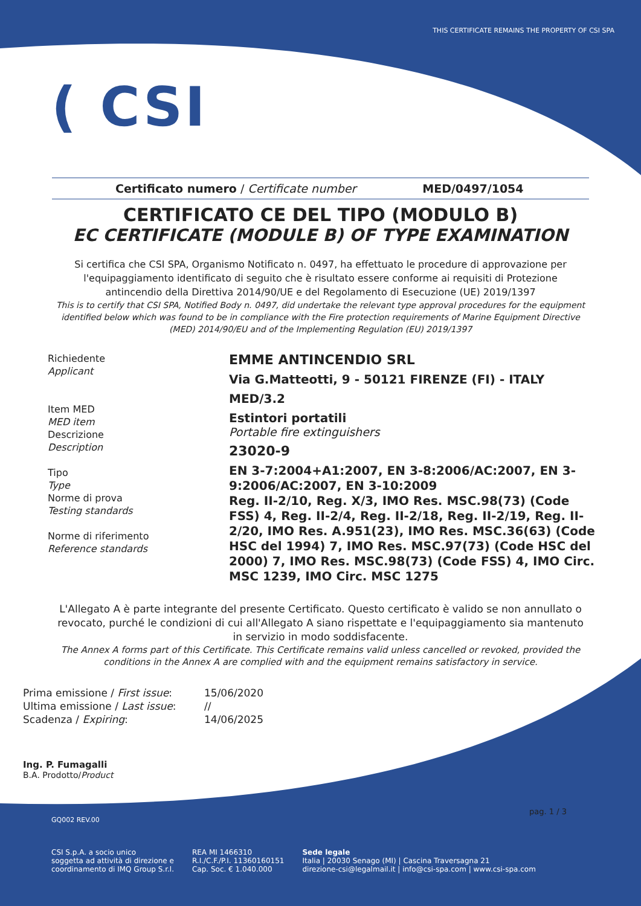THIS CERTIFICATE REMAINS THE PROPERTY OF CSI SPA
( CSI
Certificato numero / Certificate number MED/0497/1054
CERTIFICATO CE DEL TIPO (MODULO B)
EC CERTIFICATE (MODULE B) OF TYPE EXAMINATION
Si certifica che CSI SPA, Organismo Notificato n. 0497, ha effettuato le procedure di approvazione per l'equipaggiamento identificato di seguito che è risultato essere conforme ai requisiti di Protezione antincendio della Direttiva 2014/90/UE e del Regolamento di Esecuzione (UE) 2019/1397
This is to certify that CSI SPA, Notified Body n. 0497, did undertake the relevant type approval procedures for the equipment identified below which was found to be in compliance with the Fire protection requirements of Marine Equipment Directive (MED) 2014/90/EU and of the Implementing Regulation (EU) 2019/1397
Richiedente
Applicant
Item MED
MED item
Descrizione
Description
Tipo
Type
Norme di prova
Testing standards
Norme di riferimento
Reference standards
EMME ANTINCENDIO SRL
Via G.Matteotti, 9 - 50121 FIRENZE (FI) - ITALY
MED/3.2
Estintori portatili
Portable fire extinguishers
23020-9
EN 3-7:2004+A1:2007, EN 3-8:2006/AC:2007, EN 3-9:2006/AC:2007, EN 3-10:2009
Reg. II-2/10, Reg. X/3, IMO Res. MSC.98(73) (Code FSS) 4, Reg. II-2/4, Reg. II-2/18, Reg. II-2/19, Reg. II-2/20, IMO Res. A.951(23), IMO Res. MSC.36(63) (Code HSC del 1994) 7, IMO Res. MSC.97(73) (Code HSC del 2000) 7, IMO Res. MSC.98(73) (Code FSS) 4, IMO Circ. MSC 1239, IMO Circ. MSC 1275
L'Allegato A è parte integrante del presente Certificato. Questo certificato è valido se non annullato o revocato, purché le condizioni di cui all'Allegato A siano rispettate e l'equipaggiamento sia mantenuto in servizio in modo soddisfacente.
The Annex A forms part of this Certificate. This Certificate remains valid unless cancelled or revoked, provided the conditions in the Annex A are complied with and the equipment remains satisfactory in service.
Prima emissione / First issue:
15/06/2020
Ultima emissione / Last issue:
//
Scadenza / Expiring:
14/06/2025
Ing. P. Fumagalli
B.A. Prodotto/Product
pag. 1 / 3
GQ002 REV.00
CSI S.p.A. a socio unico
soggetta ad attività di direzione e
coordinamento di IMQ Group S.r.l.
REA MI 1466310
R.I./C.F./P.I. 11360160151
Cap. Soc. € 1.040.000
Sede legale
Italia | 20030 Senago (MI) | Cascina Traversagna 21
direzione-csi@legalmail.it | info@csi-spa.com | www.csi-spa.com